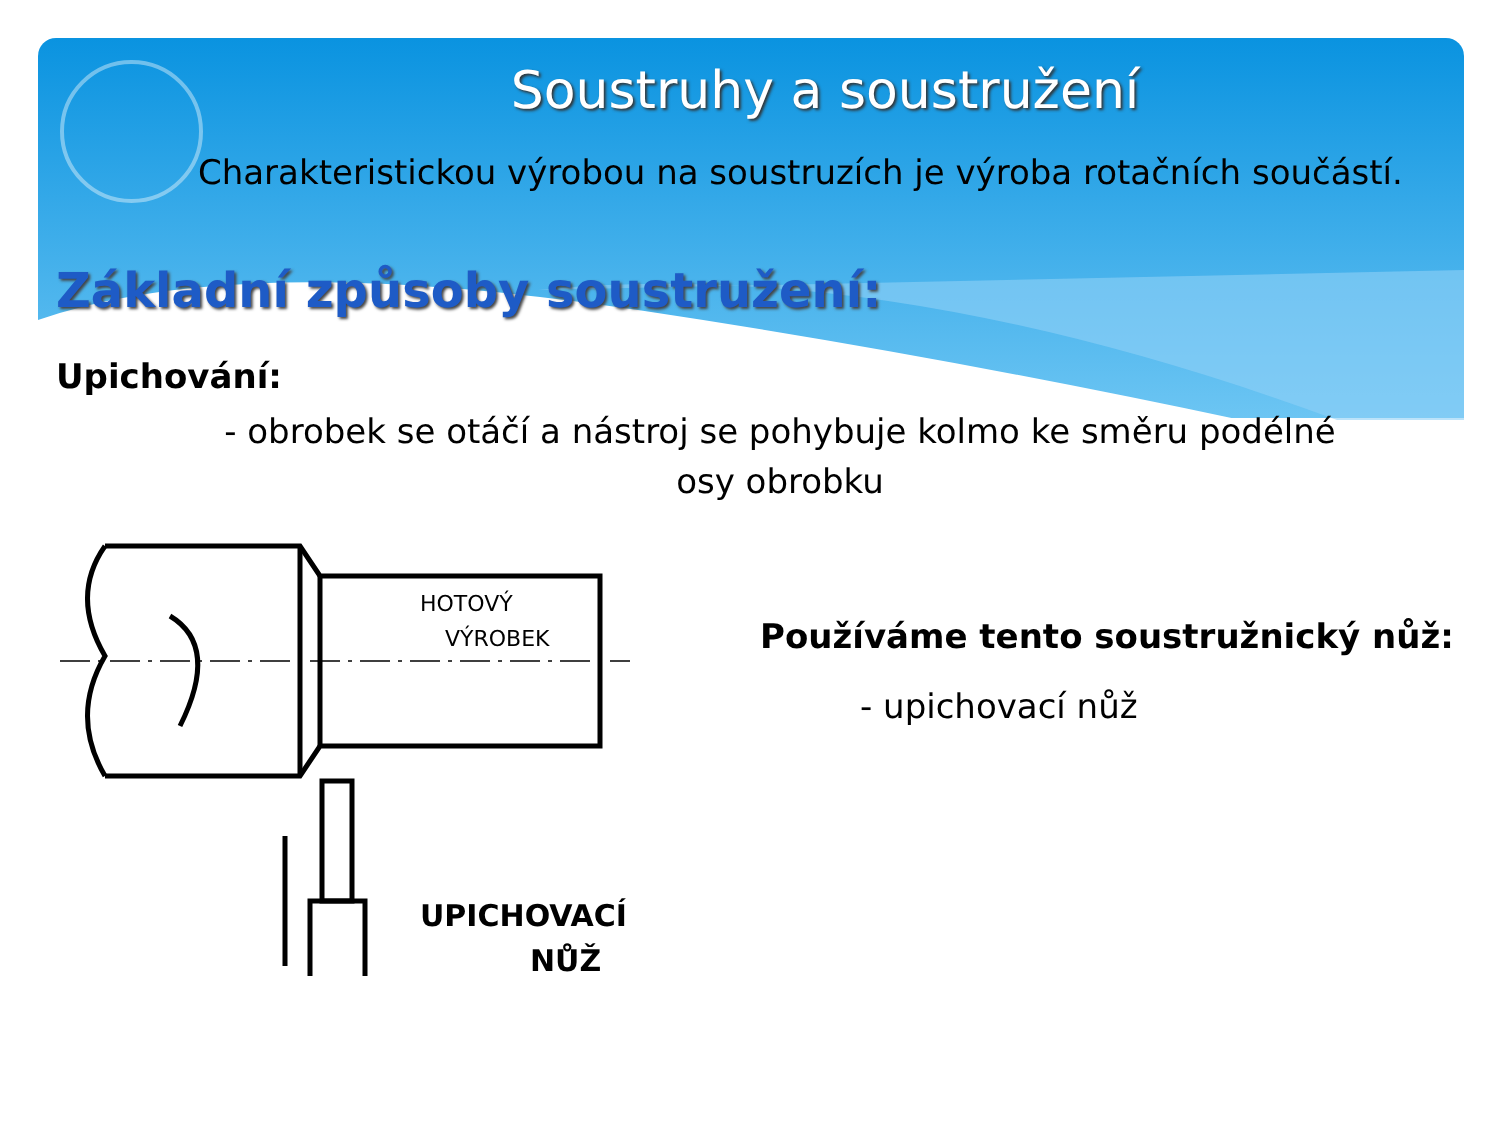Soustruhy a soustružení
Charakteristickou výrobou na soustruzích je výroba rotačních součástí.
Základní způsoby soustružení:
Upichování:
- obrobek se otáčí a nástroj se pohybuje kolmo ke směru podélné osy obrobku
HOTOVÝ
VÝROBEK
UPICHOVACÍ
NŮŽ
Používáme tento soustružnický nůž:
- upichovací nůž